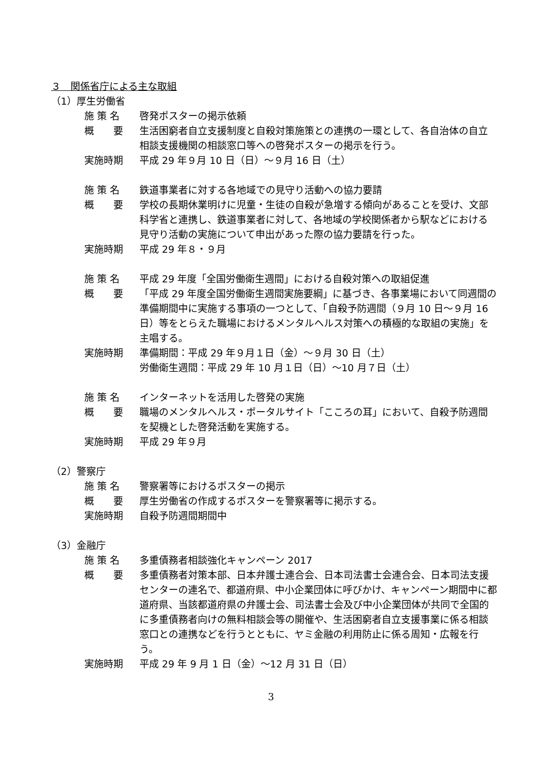３　関係省庁による主な取組
（1）厚生労働省
施 策 名 啓発ポスターの掲示依頼
概　　要 生活困窮者自立支援制度と自殺対策施策との連携の一環として、各自治体の自立相談支援機関の相談窓口等への啓発ポスターの掲示を行う。
実施時期 平成 29 年９月 10 日（日）～９月 16 日（土）
施 策 名 鉄道事業者に対する各地域での見守り活動への協力要請
概　　要 学校の長期休業明けに児童・生徒の自殺が急増する傾向があることを受け、文部科学省と連携し、鉄道事業者に対して、各地域の学校関係者から駅などにおける見守り活動の実施について申出があった際の協力要請を行った。
実施時期 平成 29 年８・９月
施 策 名 平成 29 年度「全国労働衛生週間」における自殺対策への取組促進
概　　要 「平成 29 年度全国労働衛生週間実施要綱」に基づき、各事業場において同週間の準備期間中に実施する事項の一つとして、「自殺予防週間（９月 10 日～９月 16 日）等をとらえた職場におけるメンタルヘルス対策への積極的な取組の実施」を主唱する。
実施時期 準備期間：平成 29 年９月１日（金）～９月 30 日（土）
労働衛生週間：平成 29 年 10 月１日（日）～10 月７日（土）
施 策 名 インターネットを活用した啓発の実施
概　　要 職場のメンタルヘルス・ポータルサイト「こころの耳」において、自殺予防週間を契機とした啓発活動を実施する。
実施時期 平成 29 年９月
（2）警察庁
施 策 名 警察署等におけるポスターの掲示
概　　要 厚生労働省の作成するポスターを警察署等に掲示する。
実施時期 自殺予防週間期間中
（3）金融庁
施 策 名 多重債務者相談強化キャンペーン 2017
概　　要 多重債務者対策本部、日本弁護士連合会、日本司法書士会連合会、日本司法支援センターの連名で、都道府県、中小企業団体に呼びかけ、キャンペーン期間中に都道府県、当該都道府県の弁護士会、司法書士会及び中小企業団体が共同で全国的に多重債務者向けの無料相談会等の開催や、生活困窮者自立支援事業に係る相談窓口との連携などを行うとともに、ヤミ金融の利用防止に係る周知・広報を行う。
実施時期 平成 29 年 9 月 1 日（金）～12 月 31 日（日）
3